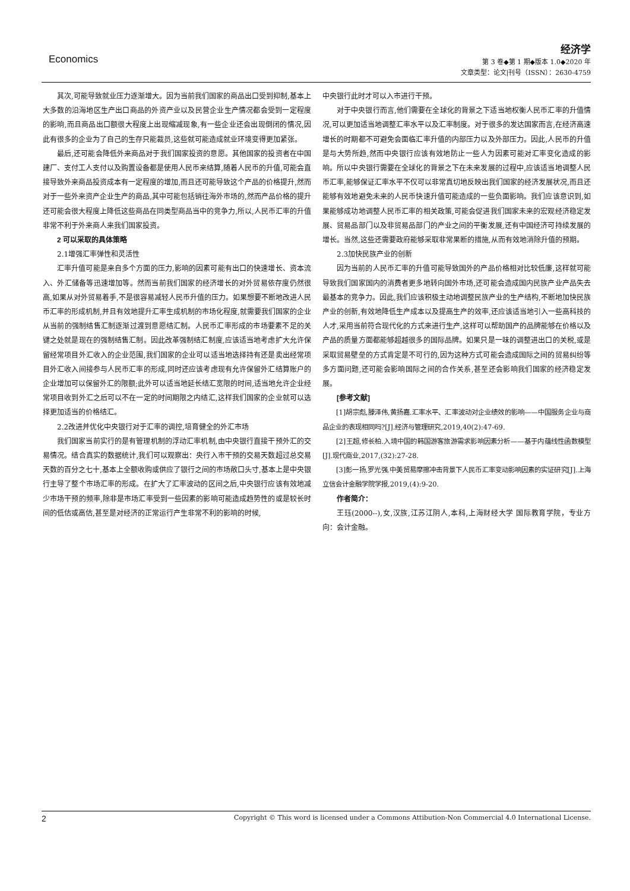Economics
经济学
第 3 卷◆第 1 期◆版本 1.0◆2020 年
文章类型：论文|刊号（ISSN）：2630-4759
其次,可能导致就业压力逐渐增大。因为当前我们国家的商品出口受到抑制,基本上大多数的沿海地区生产出口商品的外资产业以及民营企业生产情况都会受到一定程度的影响,而且商品出口额很大程度上出现缩减现象,有一些企业还会出现倒闭的情况,因此有很多的企业为了自己的生存只能裁员,这些就可能造成就业环境变得更加紧张。
最后,还可能会降低外来商品对于我们国家投资的意愿。其他国家的投资者在中国建厂、支付工人支付以及购置设备都是使用人民币来结算,随着人民币的升值,可能会直接导致外来商品投资成本有一定程度的增加,而且还可能导致这个产品的价格提升,然而对于一些外来资产企业生产的商品,其中可能包括销往海外市场的,然而产品价格的提升还可能会很大程度上降低这些商品在同类型商品当中的竞争力,所以,人民币汇率的升值非常不利于外来商人来我们国家投资。
2 可以采取的具体策略
2.1增强汇率弹性和灵活性
汇率升值可能是来自多个方面的压力,影响的因素可能有出口的快速增长、资本流入、外汇储备等迅速增加等。然而当前我们国家的经济增长的对外贸易依存度仍然很高,如果从对外贸易着手,不是很容易减轻人民币升值的压力。如果想要不断地改进人民币汇率的形成机制,并且有效地提升汇率生成机制的市场化程度,就需要我们国家的企业从当前的强制结售汇制逐渐过渡到意愿结汇制。人民币汇率形成的市场要素不足的关键之处就是现在的强制结售汇制。因此改革强制结汇制度,应该适当地考虑扩大允许保留经常项目外汇收入的企业范围,我们国家的企业可以适当地选择持有还是卖出经常项目外汇收入间接参与人民币汇率的形成,同时还应该考虑现有允许保留外汇结算账户的企业增加可以保留外汇的限额;此外可以适当地延长结汇宽限的时间,适当地允许企业经常项目收到外汇之后可以不在一定的时间期限之内结汇,这样我们国家的企业就可以选择更加适当的价格结汇。
2.2改进并优化中央银行对于汇率的调控,培育健全的外汇市场
我们国家当前实行的是有管理机制的浮动汇率机制,由中央银行直接干预外汇的交易情况。结合真实的数据统计,我们可以观察出：央行入市干预的交易天数超过总交易天数的百分之七十,基本上全额收购或供应了银行之间的市场敞口头寸,基本上是中央银行主导了整个市场汇率的形成。在扩大了汇率波动的区间之后,中央银行应该有效地减少市场干预的频率,除非是市场汇率受到一些因素的影响可能造成趋势性的或是较长时间的低估或高估,甚至是对经济的正常运行产生非常不利的影响的时候,
中央银行此时才可以入市进行干预。
对于中央银行而言,他们需要在全球化的背景之下适当地权衡人民币汇率的升值情况,可以更加适当地调整汇率水平以及汇率制度。对于很多的发达国家而言,在经济高速增长的时期都不可避免会面临汇率升值的内部压力以及外部压力。因此,人民币的升值是与大势所趋,然而中央银行应该有效地防止一些人为因素可能对汇率变化造成的影响。所以中央银行需要在全球化的背景之下在未来发展的过程中,应该适当地调整人民币汇率,能够保证汇率水平不仅可以非常真切地反映出我们国家的经济发展状况,而且还能够有效地避免未来的人民币快速升值可能造成的一些负面影响。我们应该意识到,如果能够成功地调整人民币汇率的相关政策,可能会促进我们国家未来的宏观经济稳定发展、贸易品部门以及非贸易品部门的产业之间的平衡发展,还有中国经济可持续发展的增长。当然,这些还需要政府能够采取非常果断的措施,从而有效地消除升值的预期。
2.3加快民族产业的创新
因为当前的人民币汇率的升值可能导致国外的产品价格相对比较低廉,这样就可能导致我们国家国内的消费者更多地转向国外市场,还可能会造成国内民族产业产品失去最基本的竞争力。因此,我们应该积极主动地调整民族产业的生产结构,不断地加快民族产业的创新,有效地降低生产成本以及提高生产的效率,还应该适当地引入一些高科技的人才,采用当前符合现代化的方式来进行生产,这样可以帮助国产的品牌能够在价格以及产品的质量方面都能够超越很多的国际品牌。如果只是一味的调整进出口的关税,或是采取贸易壁垒的方式肯定是不可行的,因为这种方式可能会造成国际之间的贸易纠纷等多方面问题,还可能会影响国际之间的合作关系,甚至还会影响我们国家的经济稳定发展。
[参考文献]
[1]胡宗彪,滕泽伟,黄扬嘉.汇率水平、汇率波动对企业绩效的影响——中国服务企业与商品企业的表现相同吗?[J].经济与管理研究,2019,40(2):47-69.
[2]王超,修长柏.入境中国的韩国游客旅游需求影响因素分析——基于内蕴线性函数模型[J].现代商业,2017,(32):27-28.
[3]彭一扬,罗光强.中美贸易摩擦冲击背景下人民币汇率变动影响因素的实证研究[J].上海立信会计金融学院学报,2019,(4):9-20.
作者简介：
王珏(2000--),女,汉族,江苏江阴人,本科,上海财经大学 国际教育学院，专业方向：会计金融。
2 Copyright © This word is licensed under a Commons Attibution-Non Commercial 4.0 International License.